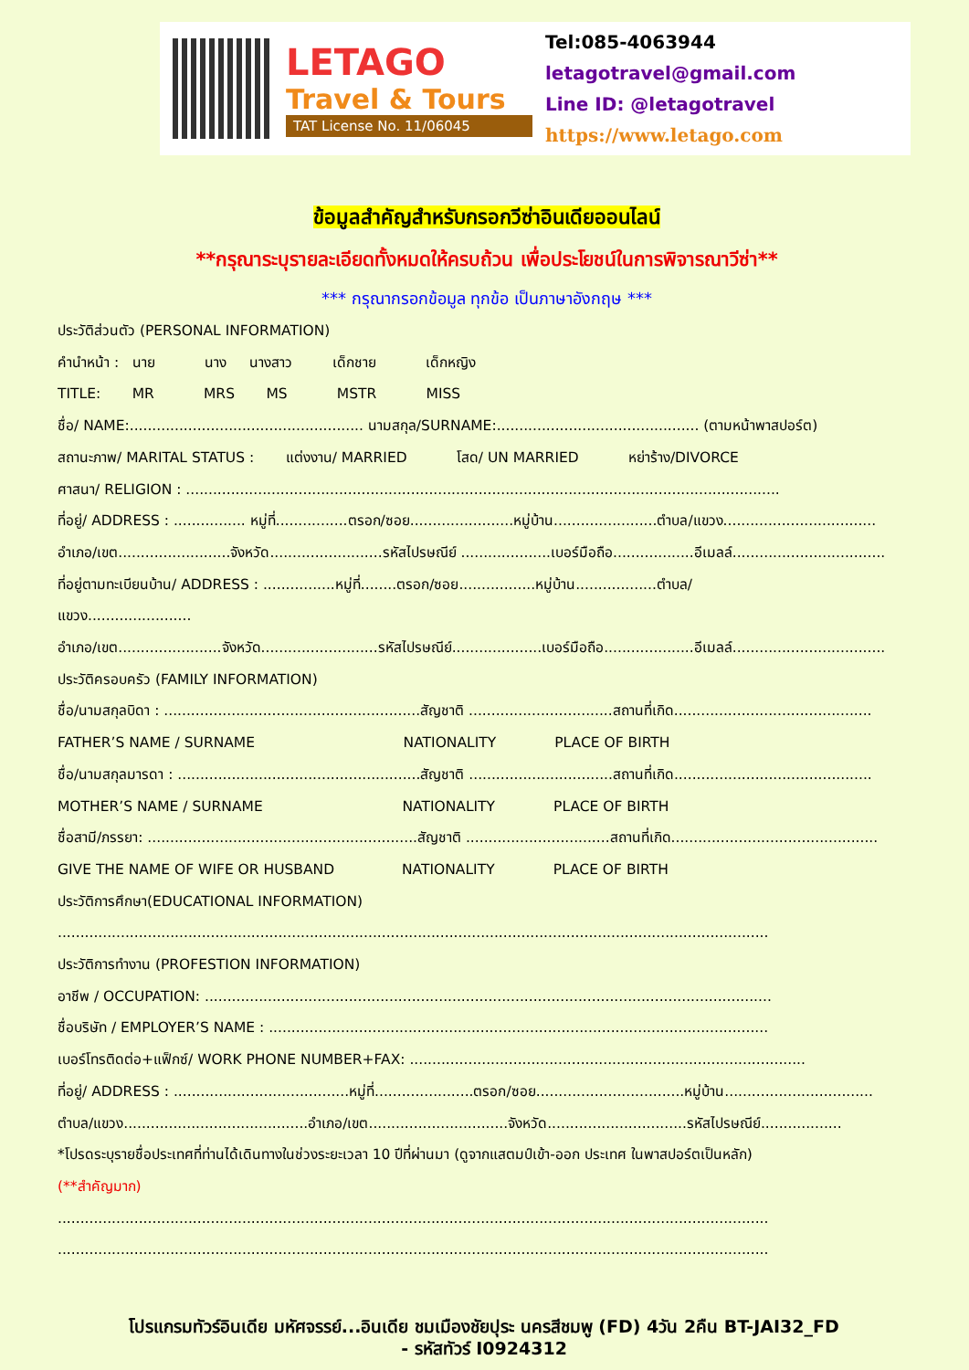LETAGO
Travel & Tours
TAT License No. 11/06045
Tel:085-4063944
letagotravel@gmail.com
Line ID: @letagotravel
https://www.letago.com
ข้อมูลสำคัญสำหรับกรอกวีซ่าอินเดียออนไลน์
**กรุณาระบุรายละเอียดทั้งหมดให้ครบถ้วน เพื่อประโยชน์ในการพิจารณาวีซ่า**
*** กรุณากรอกข้อมูล ทุกข้อ เป็นภาษาอังกฤษ ***
ประวัติส่วนตัว (PERSONAL INFORMATION)
คำนำหน้า : นาย นาง นางสาว เด็กชาย เด็กหญิง
TITLE: MR MRS MS MSTR MISS
ชื่อ/ NAME:.................................................... นามสกุล/SURNAME:............................................. (ตามหน้าพาสปอร์ต)
สถานะภาพ/ MARITAL STATUS : แต่งงาน/ MARRIED โสด/ UN MARRIED หย่าร้าง/DIVORCE
ศาสนา/ RELIGION : ....................................................................................................................................
ที่อยู่/ ADDRESS : ................ หมู่ที่................ตรอก/ซอย.......................หมู่บ้าน.......................ตำบล/แขวง..................................
อำเภอ/เขต.........................จังหวัด.........................รหัสไปรษณีย์ ....................เบอร์มือถือ..................อีเมลล์..................................
ที่อยู่ตามทะเบียนบ้าน/ ADDRESS : ................หมู่ที่........ตรอก/ซอย.................หมู่บ้าน..................ตำบล/
แขวง.......................
อำเภอ/เขต.......................จังหวัด..........................รหัสไปรษณีย์....................เบอร์มือถือ....................อีเมลล์..................................
ประวัติครอบครัว (FAMILY INFORMATION)
ชื่อ/นามสกุลบิดา : .........................................................สัญชาติ ................................สถานที่เกิด............................................
FATHER’S NAME / SURNAME NATIONALITY PLACE OF BIRTH
ชื่อ/นามสกุลมารดา : ......................................................สัญชาติ ................................สถานที่เกิด............................................
MOTHER’S NAME / SURNAME NATIONALITY PLACE OF BIRTH
ชื่อสามี/ภรรยา: ............................................................สัญชาติ ................................สถานที่เกิด..............................................
GIVE THE NAME OF WIFE OR HUSBAND NATIONALITY PLACE OF BIRTH
ประวัติการศึกษา(EDUCATIONAL INFORMATION)
..............................................................................................................................................................
ประวัติการทำงาน (PROFESTION INFORMATION)
อาชีพ / OCCUPATION: ..............................................................................................................................
ชื่อบริษัท / EMPLOYER’S NAME : ...............................................................................................................
เบอร์โทรติดต่อ+แฟ็กซ์/ WORK PHONE NUMBER+FAX: ........................................................................................
ที่อยู่/ ADDRESS : .......................................หมู่ที่......................ตรอก/ซอย.................................หมู่บ้าน.................................
ตำบล/แขวง.........................................อำเภอ/เขต...............................จังหวัด...............................รหัสไปรษณีย์..................
*โปรดระบุรายชื่อประเทศที่ท่านได้เดินทางในช่วงระยะเวลา 10 ปีที่ผ่านมา (ดูจากแสตมป์เข้า-ออก ประเทศ ในพาสปอร์ตเป็นหลัก)
(**สำคัญมาก)
..............................................................................................................................................................
..............................................................................................................................................................
โปรแกรมทัวร์อินเดีย มหัศจรรย์...อินเดีย ชมเมืองชัยปุระ นครสีชมพู (FD) 4วัน 2คืน BT-JAI32_FD
- รหัสทัวร์ I0924312